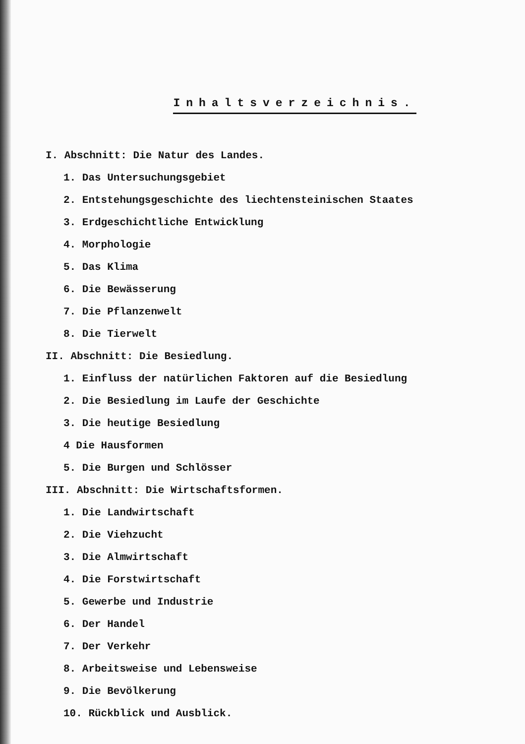Inhaltsverzeichnis.
I. Abschnitt: Die Natur des Landes.
1. Das Untersuchungsgebiet
2. Entstehungsgeschichte des liechtensteinischen Staates
3. Erdgeschichtliche Entwicklung
4. Morphologie
5. Das Klima
6. Die Bewässerung
7. Die Pflanzenwelt
8. Die Tierwelt
II. Abschnitt: Die Besiedlung.
1. Einfluss der natürlichen Faktoren auf die Besiedlung
2. Die Besiedlung im Laufe der Geschichte
3. Die heutige Besiedlung
4 Die Hausformen
5. Die Burgen und Schlösser
III. Abschnitt: Die Wirtschaftsformen.
1. Die Landwirtschaft
2. Die Viehzucht
3. Die Almwirtschaft
4. Die Forstwirtschaft
5. Gewerbe und Industrie
6. Der Handel
7. Der Verkehr
8. Arbeitsweise und Lebensweise
9. Die Bevölkerung
10. Rückblick und Ausblick.